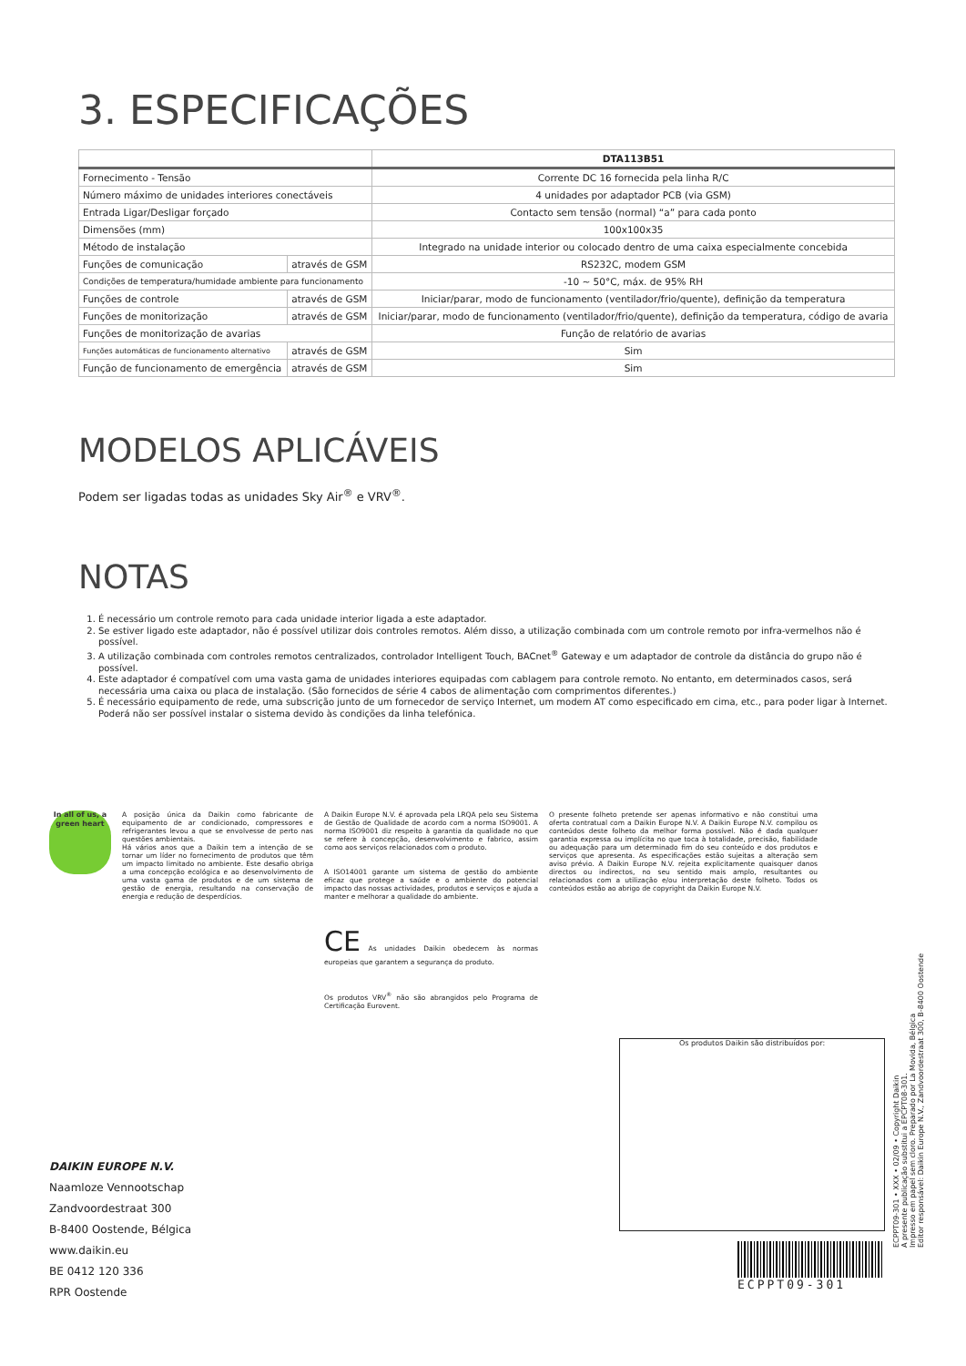3. ESPECIFICAÇÕES
| | | DTA113B51 |
| --- | --- | --- |
| Fornecimento - Tensão | | Corrente DC 16 fornecida pela linha R/C |
| Número máximo de unidades interiores conectáveis | | 4 unidades por adaptador PCB (via GSM) |
| Entrada Ligar/Desligar forçado | | Contacto sem tensão (normal) “a” para cada ponto |
| Dimensões (mm) | | 100x100x35 |
| Método de instalação | | Integrado na unidade interior ou colocado dentro de uma caixa especialmente concebida |
| Funções de comunicação | através de GSM | RS232C, modem GSM |
| Condições de temperatura/humidade ambiente para funcionamento | | -10 ~ 50°C, máx. de 95% RH |
| Funções de controle | através de GSM | Iniciar/parar, modo de funcionamento (ventilador/frio/quente), definição da temperatura |
| Funções de monitorização | através de GSM | Iniciar/parar, modo de funcionamento (ventilador/frio/quente), definição da temperatura, código de avaria |
| Funções de monitorização de avarias | | Função de relatório de avarias |
| Funções automáticas de funcionamento alternativo | através de GSM | Sim |
| Função de funcionamento de emergência | através de GSM | Sim |
MODELOS APLICÁVEIS
Podem ser ligadas todas as unidades Sky Air<sup>®</sup> e VRV<sup>®</sup>.
NOTAS
1. É necessário um controle remoto para cada unidade interior ligada a este adaptador.
2. Se estiver ligado este adaptador, não é possível utilizar dois controles remotos. Além disso, a utilização combinada com um controle remoto por infra-vermelhos não é possível.
3. A utilização combinada com controles remotos centralizados, controlador Intelligent Touch, BACnet<sup>®</sup> Gateway e um adaptador de controle da distância do grupo não é possível.
4. Este adaptador é compatível com uma vasta gama de unidades interiores equipadas com cablagem para controle remoto. No entanto, em determinados casos, será necessária uma caixa ou placa de instalação. (São fornecidos de série 4 cabos de alimentação com comprimentos diferentes.)
5. É necessário equipamento de rede, uma subscrição junto de um fornecedor de serviço Internet, um modem AT como especificado em cima, etc., para poder ligar à Internet. Poderá não ser possível instalar o sistema devido às condições da linha telefónica.
In all of us, a green heart
A posição única da Daikin como fabricante de equipamento de ar condicionado, compressores e refrigerantes levou a que se envolvesse de perto nas questões ambientais.
Há vários anos que a Daikin tem a intenção de se tornar um líder no fornecimento de produtos que têm um impacto limitado no ambiente. Este desafio obriga a uma concepção ecológica e ao desenvolvimento de uma vasta gama de produtos e de um sistema de gestão de energia, resultando na conservação de energia e redução de desperdícios.
A Daikin Europe N.V. é aprovada pela LRQA pelo seu Sistema de Gestão de Qualidade de acordo com a norma ISO9001. A norma ISO9001 diz respeito à garantia da qualidade no que se refere à concepção, desenvolvimento e fabrico, assim como aos serviços relacionados com o produto.
A ISO14001 garante um sistema de gestão do ambiente eficaz que protege a saúde e o ambiente do potencial impacto das nossas actividades, produtos e serviços e ajuda a manter e melhorar a qualidade do ambiente.
CE As unidades Daikin obedecem às normas europeias que garantem a segurança do produto.
Os produtos VRV<sup>®</sup> não são abrangidos pelo Programa de Certificação Eurovent.
O presente folheto pretende ser apenas informativo e não constitui uma oferta contratual com a Daikin Europe N.V. A Daikin Europe N.V. compilou os conteúdos deste folheto da melhor forma possível. Não é dada qualquer garantia expressa ou implícita no que toca à totalidade, precisão, fiabilidade ou adequação para um determinado fim do seu conteúdo e dos produtos e serviços que apresenta. As especificações estão sujeitas a alteração sem aviso prévio. A Daikin Europe N.V. rejeita explicitamente quaisquer danos directos ou indirectos, no seu sentido mais amplo, resultantes ou relacionados com a utilização e/ou interpretação deste folheto. Todos os conteúdos estão ao abrigo de copyright da Daikin Europe N.V.
DAIKIN EUROPE N.V.
Naamloze Vennootschap
Zandvoordestraat 300
B-8400 Oostende, Bélgica
www.daikin.eu
BE 0412 120 336
RPR Oostende
Os produtos Daikin são distribuídos por:
ECPPT09-301
ECPPT09-301 • XXX • 02/09 • Copyright Daikin
A presente publicação substitui a EPCPT08-301.
Impresso em papel sem cloro. Preparado por La Movida, Bélgica
Editor responsável: Daikin Europe N.V., Zandvoordestraat 300, B-8400 Oostende